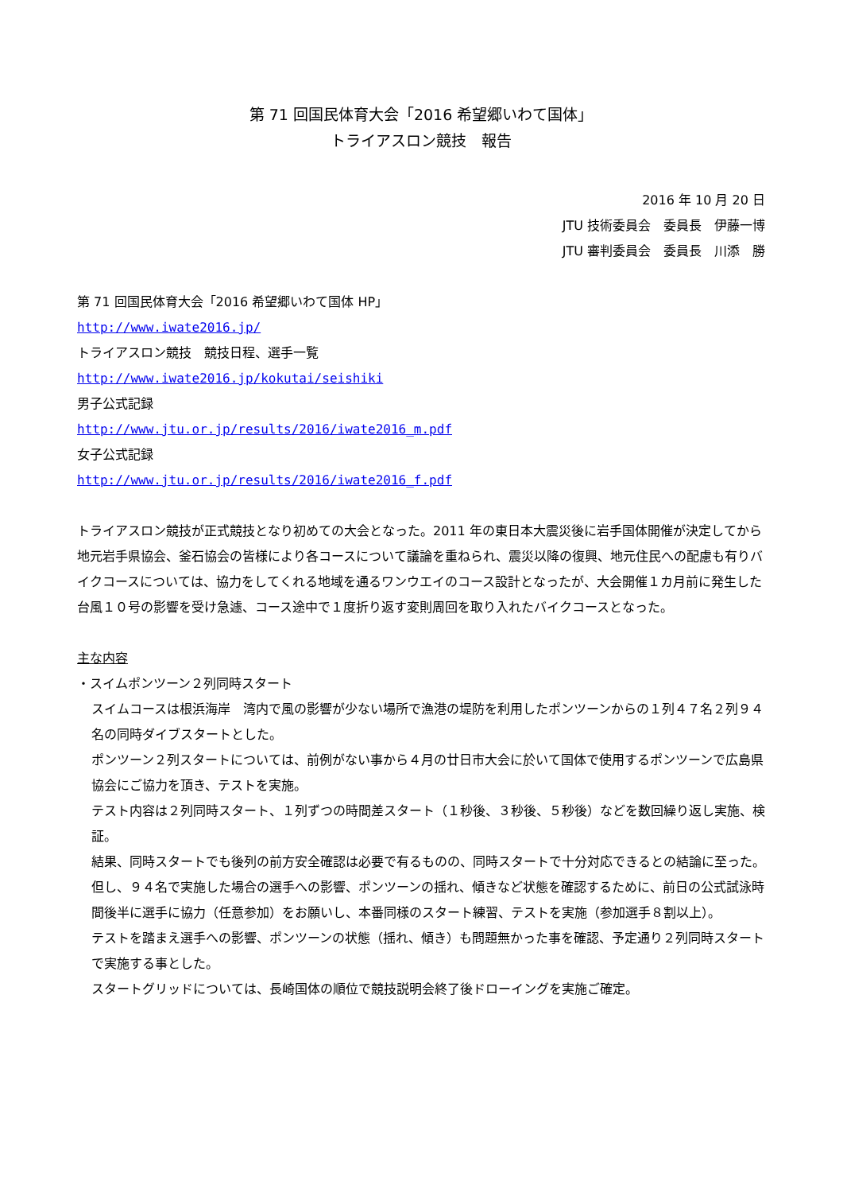第 71 回国民体育大会「2016 希望郷いわて国体」
トライアスロン競技　報告
2016 年 10 月 20 日
JTU 技術委員会　委員長　伊藤一博
JTU 審判委員会　委員長　川添　勝
第 71 回国民体育大会「2016 希望郷いわて国体 HP」
http://www.iwate2016.jp/
トライアスロン競技　競技日程、選手一覧
http://www.iwate2016.jp/kokutai/seishiki
男子公式記録
http://www.jtu.or.jp/results/2016/iwate2016_m.pdf
女子公式記録
http://www.jtu.or.jp/results/2016/iwate2016_f.pdf
トライアスロン競技が正式競技となり初めての大会となった。2011 年の東日本大震災後に岩手国体開催が決定してから地元岩手県協会、釜石協会の皆様により各コースについて議論を重ねられ、震災以降の復興、地元住民への配慮も有りバイクコースについては、協力をしてくれる地域を通るワンウエイのコース設計となったが、大会開催１カ月前に発生した台風１０号の影響を受け急遽、コース途中で１度折り返す変則周回を取り入れたバイクコースとなった。
主な内容
・スイムポンツーン２列同時スタート
スイムコースは根浜海岸　湾内で風の影響が少ない場所で漁港の堤防を利用したポンツーンからの１列４７名２列９４名の同時ダイブスタートとした。
ポンツーン２列スタートについては、前例がない事から４月の廿日市大会に於いて国体で使用するポンツーンで広島県協会にご協力を頂き、テストを実施。
テスト内容は２列同時スタート、１列ずつの時間差スタート（１秒後、３秒後、５秒後）などを数回繰り返し実施、検証。
結果、同時スタートでも後列の前方安全確認は必要で有るものの、同時スタートで十分対応できるとの結論に至った。
但し、９４名で実施した場合の選手への影響、ポンツーンの揺れ、傾きなど状態を確認するために、前日の公式試泳時間後半に選手に協力（任意参加）をお願いし、本番同様のスタート練習、テストを実施（参加選手８割以上）。
テストを踏まえ選手への影響、ポンツーンの状態（揺れ、傾き）も問題無かった事を確認、予定通り２列同時スタートで実施する事とした。
スタートグリッドについては、長崎国体の順位で競技説明会終了後ドローイングを実施ご確定。